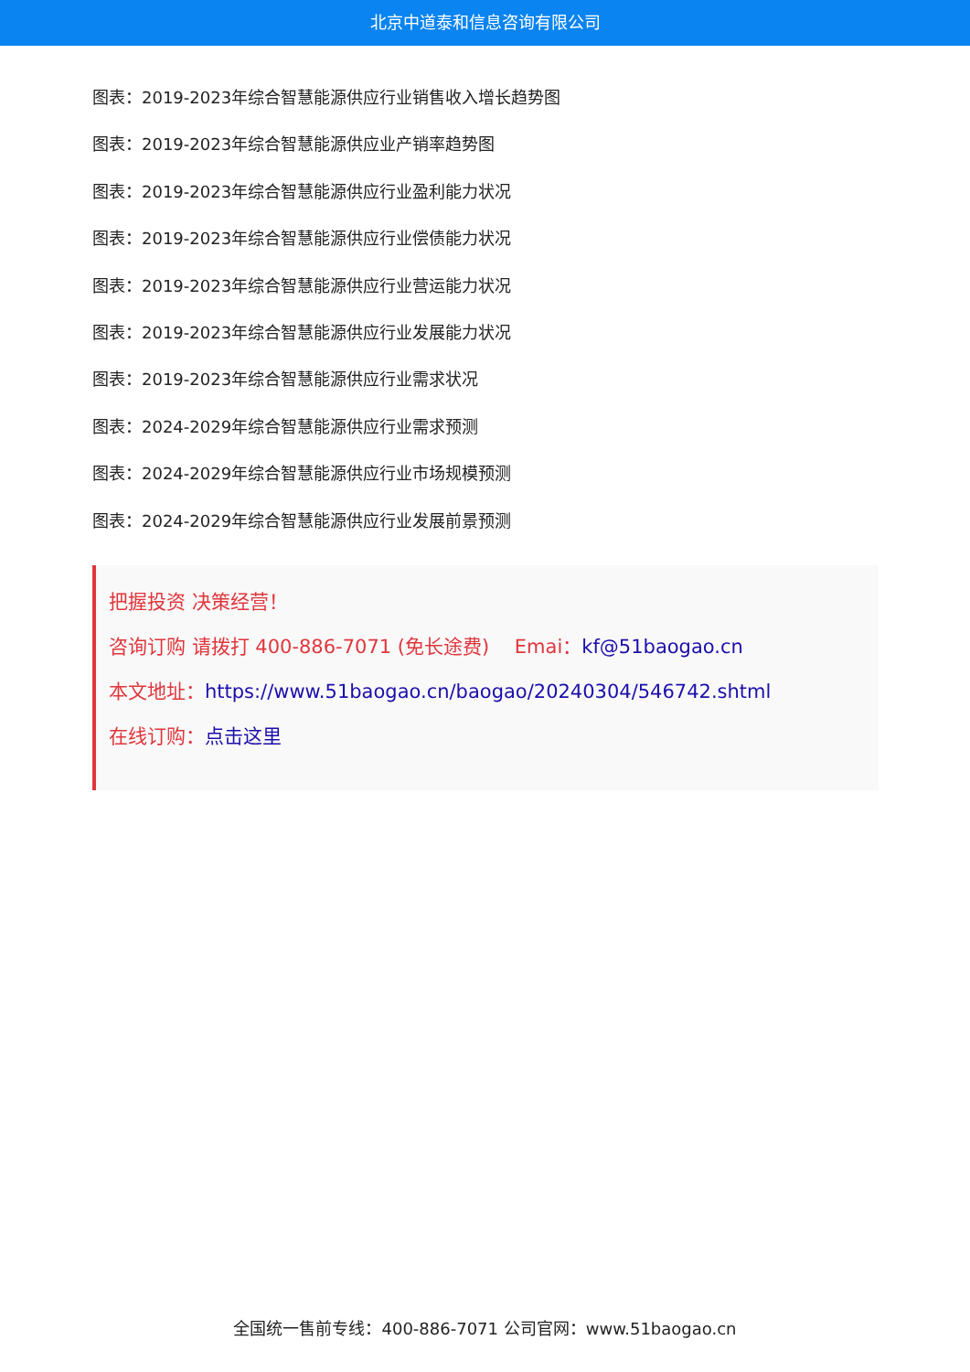北京中道泰和信息咨询有限公司
图表：2019-2023年综合智慧能源供应行业销售收入增长趋势图
图表：2019-2023年综合智慧能源供应业产销率趋势图
图表：2019-2023年综合智慧能源供应行业盈利能力状况
图表：2019-2023年综合智慧能源供应行业偿债能力状况
图表：2019-2023年综合智慧能源供应行业营运能力状况
图表：2019-2023年综合智慧能源供应行业发展能力状况
图表：2019-2023年综合智慧能源供应行业需求状况
图表：2024-2029年综合智慧能源供应行业需求预测
图表：2024-2029年综合智慧能源供应行业市场规模预测
图表：2024-2029年综合智慧能源供应行业发展前景预测
把握投资 决策经营！
咨询订购 请拨打 400-886-7071 (免长途费)　 Emai：kf@51baogao.cn
本文地址：https://www.51baogao.cn/baogao/20240304/546742.shtml
在线订购：点击这里
全国统一售前专线：400-886-7071 公司官网：www.51baogao.cn